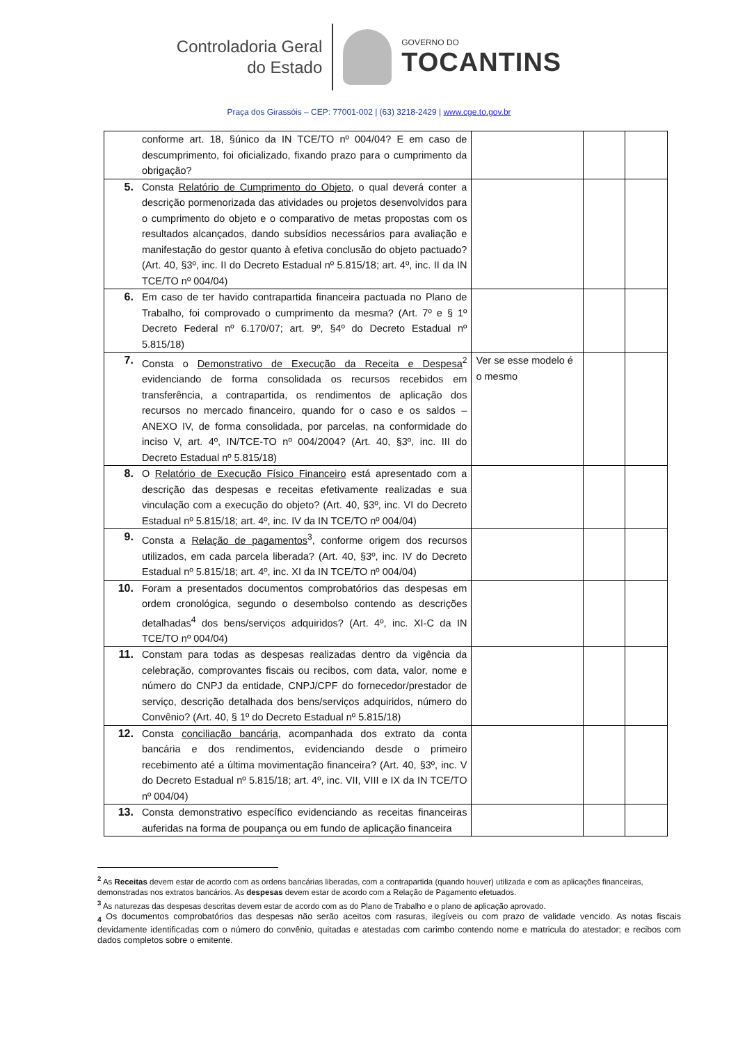Controladoria Geral
do Estado
GOVERNO DO
TOCANTINS
Praça dos Girassóis – CEP: 77001-002 | (63) 3218-2429 | www.cge.to.gov.br
| | conforme art. 18, §único da IN TCE/TO nº 004/04? E em caso de descumprimento, foi oficializado, fixando prazo para o cumprimento da obrigação? | | | |
| 5. | Consta Relatório de Cumprimento do Objeto , o qual deverá conter a descrição pormenorizada das atividades ou projetos desenvolvidos para o cumprimento do objeto e o comparativo de metas propostas com os resultados alcançados, dando subsídios necessários para avaliação e manifestação do gestor quanto à efetiva conclusão do objeto pactuado? (Art. 40, §3º, inc. II do Decreto Estadual nº 5.815/18; art. 4º, inc. II da IN TCE/TO nº 004/04) | | | |
| 6. | Em caso de ter havido contrapartida financeira pactuada no Plano de Trabalho, foi comprovado o cumprimento da mesma? (Art. 7º e § 1º Decreto Federal nº 6.170/07; art. 9º, §4º do Decreto Estadual nº 5.815/18) | | | |
| 7. | Consta o Demonstrativo de Execução da Receita e Despesa<sup>2</sup> evidenciando de forma consolidada os recursos recebidos em transferência, a contrapartida, os rendimentos de aplicação dos recursos no mercado financeiro, quando for o caso e os saldos – ANEXO IV, de forma consolidada, por parcelas, na conformidade do inciso V, art. 4º, IN/TCE-TO nº 004/2004? (Art. 40, §3º, inc. III do Decreto Estadual nº 5.815/18) | Ver se esse modelo é o mesmo | | |
| 8. | O Relatório de Execução Físico Financeiro está apresentado com a descrição das despesas e receitas efetivamente realizadas e sua vinculação com a execução do objeto? (Art. 40, §3º, inc. VI do Decreto Estadual nº 5.815/18; art. 4º, inc. IV da IN TCE/TO nº 004/04) | | | |
| 9. | Consta a Relação de pagamentos<sup>3</sup>, conforme origem dos recursos utilizados, em cada parcela liberada? (Art. 40, §3º, inc. IV do Decreto Estadual nº 5.815/18; art. 4º, inc. XI da IN TCE/TO nº 004/04) | | | |
| 10. | Foram a presentados documentos comprobatórios das despesas em ordem cronológica, segundo o desembolso contendo as descrições detalhadas<sup>4</sup> dos bens/serviços adquiridos? (Art. 4º, inc. XI-C da IN TCE/TO nº 004/04) | | | |
| 11. | Constam para todas as despesas realizadas dentro da vigência da celebração, comprovantes fiscais ou recibos, com data, valor, nome e número do CNPJ da entidade, CNPJ/CPF do fornecedor/prestador de serviço, descrição detalhada dos bens/serviços adquiridos, número do Convênio? (Art. 40, § 1º do Decreto Estadual nº 5.815/18) | | | |
| 12. | Consta conciliação bancária , acompanhada dos extrato da conta bancária e dos rendimentos, evidenciando desde o primeiro recebimento até a última movimentação financeira? (Art. 40, §3º, inc. V do Decreto Estadual nº 5.815/18; art. 4º, inc. VII, VIII e IX da IN TCE/TO nº 004/04) | | | |
| 13. | Consta demonstrativo específico evidenciando as receitas financeiras auferidas na forma de poupança ou em fundo de aplicação financeira | | | |
<sup>2</sup> As Receitas devem estar de acordo com as ordens bancárias liberadas, com a contrapartida (quando houver) utilizada e com as aplicações financeiras, demonstradas nos extratos bancários. As despesas devem estar de acordo com a Relação de Pagamento efetuados.
<sup>3</sup> As naturezas das despesas descritas devem estar de acordo com as do Plano de Trabalho e o plano de aplicação aprovado.
<sub>4</sub> Os documentos comprobatórios das despesas não serão aceitos com rasuras, ilegíveis ou com prazo de validade vencido. As notas fiscais devidamente identificadas com o número do convênio, quitadas e atestadas com carimbo contendo nome e matricula do atestador; e recibos com dados completos sobre o emitente.